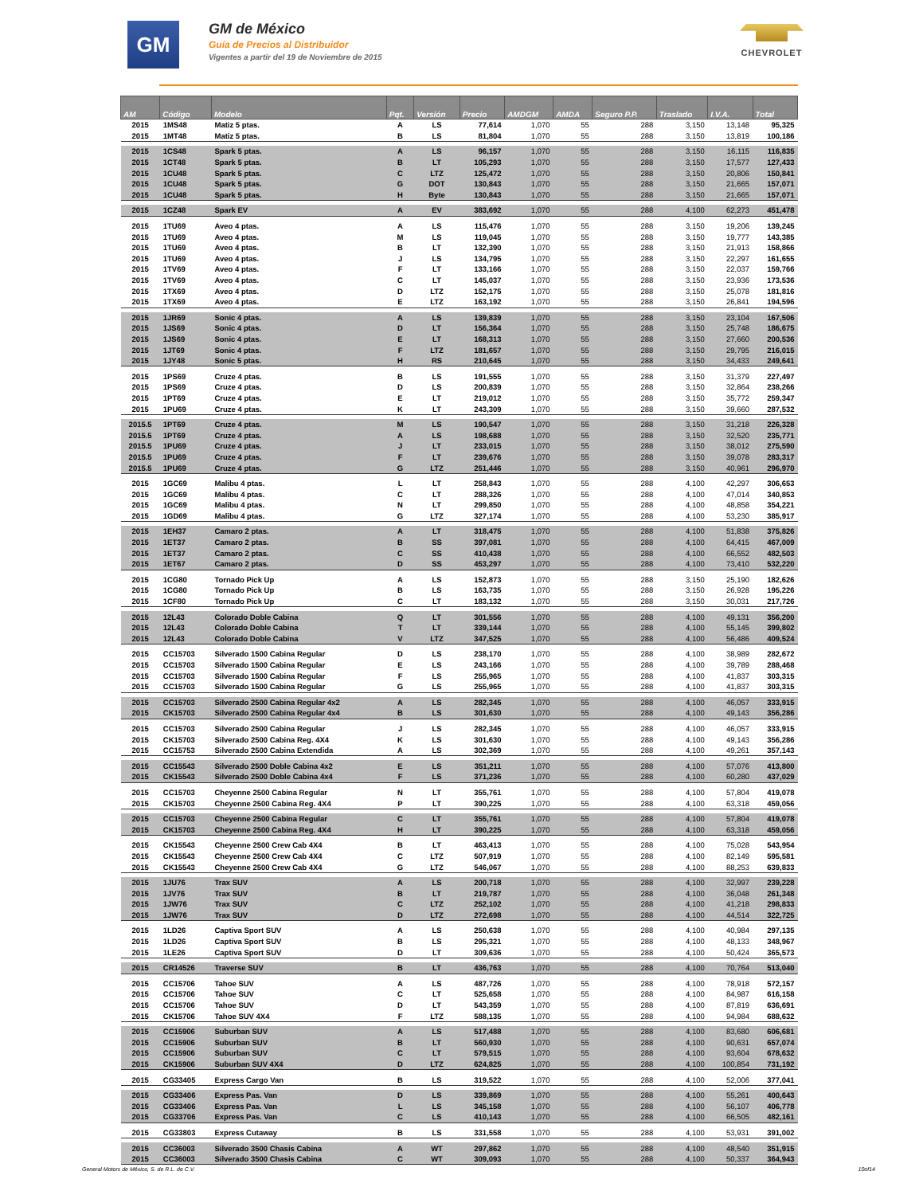GM
GM de México
Guía de Precios al Distribuidor
Vigentes a partir del 19 de Noviembre de 2015
CHEVROLET
| AM | Código | Modelo | Pqt. | Versión | Precio | AMDGM | AMDA | Seguro P.P. | Traslado | I.V.A. | Total |
| --- | --- | --- | --- | --- | --- | --- | --- | --- | --- | --- | --- |
| 2015 | 1MS48 | Matiz 5 ptas. | A | LS | 77,614 | 1,070 | 55 | 288 | 3,150 | 13,148 | 95,325 |
| 2015 | 1MT48 | Matiz 5 ptas. | B | LS | 81,804 | 1,070 | 55 | 288 | 3,150 | 13,819 | 100,186 |
| 2015 | 1CS48 | Spark 5 ptas. | A | LS | 96,157 | 1,070 | 55 | 288 | 3,150 | 16,115 | 116,835 |
| 2015 | 1CT48 | Spark 5 ptas. | B | LT | 105,293 | 1,070 | 55 | 288 | 3,150 | 17,577 | 127,433 |
| 2015 | 1CU48 | Spark 5 ptas. | C | LTZ | 125,472 | 1,070 | 55 | 288 | 3,150 | 20,806 | 150,841 |
| 2015 | 1CU48 | Spark 5 ptas. | G | DOT | 130,843 | 1,070 | 55 | 288 | 3,150 | 21,665 | 157,071 |
| 2015 | 1CU48 | Spark 5 ptas. | H | Byte | 130,843 | 1,070 | 55 | 288 | 3,150 | 21,665 | 157,071 |
| 2015 | 1CZ48 | Spark EV | A | EV | 383,692 | 1,070 | 55 | 288 | 4,100 | 62,273 | 451,478 |
| 2015 | 1TU69 | Aveo 4 ptas. | A | LS | 115,476 | 1,070 | 55 | 288 | 3,150 | 19,206 | 139,245 |
| 2015 | 1TU69 | Aveo 4 ptas. | M | LS | 119,045 | 1,070 | 55 | 288 | 3,150 | 19,777 | 143,385 |
| 2015 | 1TU69 | Aveo 4 ptas. | B | LT | 132,390 | 1,070 | 55 | 288 | 3,150 | 21,913 | 158,866 |
| 2015 | 1TU69 | Aveo 4 ptas. | J | LS | 134,795 | 1,070 | 55 | 288 | 3,150 | 22,297 | 161,655 |
| 2015 | 1TV69 | Aveo 4 ptas. | F | LT | 133,166 | 1,070 | 55 | 288 | 3,150 | 22,037 | 159,766 |
| 2015 | 1TV69 | Aveo 4 ptas. | C | LT | 145,037 | 1,070 | 55 | 288 | 3,150 | 23,936 | 173,536 |
| 2015 | 1TX69 | Aveo 4 ptas. | D | LTZ | 152,175 | 1,070 | 55 | 288 | 3,150 | 25,078 | 181,816 |
| 2015 | 1TX69 | Aveo 4 ptas. | E | LTZ | 163,192 | 1,070 | 55 | 288 | 3,150 | 26,841 | 194,596 |
| 2015 | 1JR69 | Sonic 4 ptas. | A | LS | 139,839 | 1,070 | 55 | 288 | 3,150 | 23,104 | 167,506 |
| 2015 | 1JS69 | Sonic 4 ptas. | D | LT | 156,364 | 1,070 | 55 | 288 | 3,150 | 25,748 | 186,675 |
| 2015 | 1JS69 | Sonic 4 ptas. | E | LT | 168,313 | 1,070 | 55 | 288 | 3,150 | 27,660 | 200,536 |
| 2015 | 1JT69 | Sonic 4 ptas. | F | LTZ | 181,657 | 1,070 | 55 | 288 | 3,150 | 29,795 | 216,015 |
| 2015 | 1JY48 | Sonic 5 ptas. | H | RS | 210,645 | 1,070 | 55 | 288 | 3,150 | 34,433 | 249,641 |
| 2015 | 1PS69 | Cruze 4 ptas. | B | LS | 191,555 | 1,070 | 55 | 288 | 3,150 | 31,379 | 227,497 |
| 2015 | 1PS69 | Cruze 4 ptas. | D | LS | 200,839 | 1,070 | 55 | 288 | 3,150 | 32,864 | 238,266 |
| 2015 | 1PT69 | Cruze 4 ptas. | E | LT | 219,012 | 1,070 | 55 | 288 | 3,150 | 35,772 | 259,347 |
| 2015 | 1PU69 | Cruze 4 ptas. | K | LT | 243,309 | 1,070 | 55 | 288 | 3,150 | 39,660 | 287,532 |
| 2015.5 | 1PT69 | Cruze 4 ptas. | M | LS | 190,547 | 1,070 | 55 | 288 | 3,150 | 31,218 | 226,328 |
| 2015.5 | 1PT69 | Cruze 4 ptas. | A | LS | 198,688 | 1,070 | 55 | 288 | 3,150 | 32,520 | 235,771 |
| 2015.5 | 1PU69 | Cruze 4 ptas. | J | LT | 233,015 | 1,070 | 55 | 288 | 3,150 | 38,012 | 275,590 |
| 2015.5 | 1PU69 | Cruze 4 ptas. | F | LT | 239,676 | 1,070 | 55 | 288 | 3,150 | 39,078 | 283,317 |
| 2015.5 | 1PU69 | Cruze 4 ptas. | G | LTZ | 251,446 | 1,070 | 55 | 288 | 3,150 | 40,961 | 296,970 |
| 2015 | 1GC69 | Malibu 4 ptas. | L | LT | 258,843 | 1,070 | 55 | 288 | 4,100 | 42,297 | 306,653 |
| 2015 | 1GC69 | Malibu 4 ptas. | C | LT | 288,326 | 1,070 | 55 | 288 | 4,100 | 47,014 | 340,853 |
| 2015 | 1GC69 | Malibu 4 ptas. | N | LT | 299,850 | 1,070 | 55 | 288 | 4,100 | 48,858 | 354,221 |
| 2015 | 1GD69 | Malibu 4 ptas. | G | LTZ | 327,174 | 1,070 | 55 | 288 | 4,100 | 53,230 | 385,917 |
| 2015 | 1EH37 | Camaro 2 ptas. | A | LT | 318,475 | 1,070 | 55 | 288 | 4,100 | 51,838 | 375,826 |
| 2015 | 1ET37 | Camaro 2 ptas. | B | SS | 397,081 | 1,070 | 55 | 288 | 4,100 | 64,415 | 467,009 |
| 2015 | 1ET37 | Camaro 2 ptas. | C | SS | 410,438 | 1,070 | 55 | 288 | 4,100 | 66,552 | 482,503 |
| 2015 | 1ET67 | Camaro 2 ptas. | D | SS | 453,297 | 1,070 | 55 | 288 | 4,100 | 73,410 | 532,220 |
| 2015 | 1CG80 | Tornado Pick Up | A | LS | 152,873 | 1,070 | 55 | 288 | 3,150 | 25,190 | 182,626 |
| 2015 | 1CG80 | Tornado Pick Up | B | LS | 163,735 | 1,070 | 55 | 288 | 3,150 | 26,928 | 195,226 |
| 2015 | 1CF80 | Tornado Pick Up | C | LT | 183,132 | 1,070 | 55 | 288 | 3,150 | 30,031 | 217,726 |
| 2015 | 12L43 | Colorado Doble Cabina | Q | LT | 301,556 | 1,070 | 55 | 288 | 4,100 | 49,131 | 356,200 |
| 2015 | 12L43 | Colorado Doble Cabina | T | LT | 339,144 | 1,070 | 55 | 288 | 4,100 | 55,145 | 399,802 |
| 2015 | 12L43 | Colorado Doble Cabina | V | LTZ | 347,525 | 1,070 | 55 | 288 | 4,100 | 56,486 | 409,524 |
| 2015 | CC15703 | Silverado 1500 Cabina Regular | D | LS | 238,170 | 1,070 | 55 | 288 | 4,100 | 38,989 | 282,672 |
| 2015 | CC15703 | Silverado 1500 Cabina Regular | E | LS | 243,166 | 1,070 | 55 | 288 | 4,100 | 39,789 | 288,468 |
| 2015 | CC15703 | Silverado 1500 Cabina Regular | F | LS | 255,965 | 1,070 | 55 | 288 | 4,100 | 41,837 | 303,315 |
| 2015 | CC15703 | Silverado 1500 Cabina Regular | G | LS | 255,965 | 1,070 | 55 | 288 | 4,100 | 41,837 | 303,315 |
| 2015 | CC15703 | Silverado 2500 Cabina Regular 4x2 | A | LS | 282,345 | 1,070 | 55 | 288 | 4,100 | 46,057 | 333,915 |
| 2015 | CK15703 | Silverado 2500 Cabina Regular 4x4 | B | LS | 301,630 | 1,070 | 55 | 288 | 4,100 | 49,143 | 356,286 |
| 2015 | CC15703 | Silverado 2500 Cabina Regular | J | LS | 282,345 | 1,070 | 55 | 288 | 4,100 | 46,057 | 333,915 |
| 2015 | CK15703 | Silverado 2500 Cabina Reg. 4X4 | K | LS | 301,630 | 1,070 | 55 | 288 | 4,100 | 49,143 | 356,286 |
| 2015 | CC15753 | Silverado 2500 Cabina Extendida | A | LS | 302,369 | 1,070 | 55 | 288 | 4,100 | 49,261 | 357,143 |
| 2015 | CC15543 | Silverado 2500 Doble Cabina 4x2 | E | LS | 351,211 | 1,070 | 55 | 288 | 4,100 | 57,076 | 413,800 |
| 2015 | CK15543 | Silverado 2500 Doble Cabina 4x4 | F | LS | 371,236 | 1,070 | 55 | 288 | 4,100 | 60,280 | 437,029 |
| 2015 | CC15703 | Cheyenne 2500 Cabina Regular | N | LT | 355,761 | 1,070 | 55 | 288 | 4,100 | 57,804 | 419,078 |
| 2015 | CK15703 | Cheyenne 2500 Cabina Reg. 4X4 | P | LT | 390,225 | 1,070 | 55 | 288 | 4,100 | 63,318 | 459,056 |
| 2015 | CC15703 | Cheyenne 2500 Cabina Regular | C | LT | 355,761 | 1,070 | 55 | 288 | 4,100 | 57,804 | 419,078 |
| 2015 | CK15703 | Cheyenne 2500 Cabina Reg. 4X4 | H | LT | 390,225 | 1,070 | 55 | 288 | 4,100 | 63,318 | 459,056 |
| 2015 | CK15543 | Cheyenne 2500 Crew Cab 4X4 | B | LT | 463,413 | 1,070 | 55 | 288 | 4,100 | 75,028 | 543,954 |
| 2015 | CK15543 | Cheyenne 2500 Crew Cab 4X4 | C | LTZ | 507,919 | 1,070 | 55 | 288 | 4,100 | 82,149 | 595,581 |
| 2015 | CK15543 | Cheyenne 2500 Crew Cab 4X4 | G | LTZ | 546,067 | 1,070 | 55 | 288 | 4,100 | 88,253 | 639,833 |
| 2015 | 1JU76 | Trax SUV | A | LS | 200,718 | 1,070 | 55 | 288 | 4,100 | 32,997 | 239,228 |
| 2015 | 1JV76 | Trax SUV | B | LT | 219,787 | 1,070 | 55 | 288 | 4,100 | 36,048 | 261,348 |
| 2015 | 1JW76 | Trax SUV | C | LTZ | 252,102 | 1,070 | 55 | 288 | 4,100 | 41,218 | 298,833 |
| 2015 | 1JW76 | Trax SUV | D | LTZ | 272,698 | 1,070 | 55 | 288 | 4,100 | 44,514 | 322,725 |
| 2015 | 1LD26 | Captiva Sport SUV | A | LS | 250,638 | 1,070 | 55 | 288 | 4,100 | 40,984 | 297,135 |
| 2015 | 1LD26 | Captiva Sport SUV | B | LS | 295,321 | 1,070 | 55 | 288 | 4,100 | 48,133 | 348,967 |
| 2015 | 1LE26 | Captiva Sport SUV | D | LT | 309,636 | 1,070 | 55 | 288 | 4,100 | 50,424 | 365,573 |
| 2015 | CR14526 | Traverse SUV | B | LT | 436,763 | 1,070 | 55 | 288 | 4,100 | 70,764 | 513,040 |
| 2015 | CC15706 | Tahoe SUV | A | LS | 487,726 | 1,070 | 55 | 288 | 4,100 | 78,918 | 572,157 |
| 2015 | CC15706 | Tahoe SUV | C | LT | 525,658 | 1,070 | 55 | 288 | 4,100 | 84,987 | 616,158 |
| 2015 | CC15706 | Tahoe SUV | D | LT | 543,359 | 1,070 | 55 | 288 | 4,100 | 87,819 | 636,691 |
| 2015 | CK15706 | Tahoe SUV 4X4 | F | LTZ | 588,135 | 1,070 | 55 | 288 | 4,100 | 94,984 | 688,632 |
| 2015 | CC15906 | Suburban SUV | A | LS | 517,488 | 1,070 | 55 | 288 | 4,100 | 83,680 | 606,681 |
| 2015 | CC15906 | Suburban SUV | B | LT | 560,930 | 1,070 | 55 | 288 | 4,100 | 90,631 | 657,074 |
| 2015 | CC15906 | Suburban SUV | C | LT | 579,515 | 1,070 | 55 | 288 | 4,100 | 93,604 | 678,632 |
| 2015 | CK15906 | Suburban SUV 4X4 | D | LTZ | 624,825 | 1,070 | 55 | 288 | 4,100 | 100,854 | 731,192 |
| 2015 | CG33405 | Express Cargo Van | B | LS | 319,522 | 1,070 | 55 | 288 | 4,100 | 52,006 | 377,041 |
| 2015 | CG33406 | Express Pas. Van | D | LS | 339,869 | 1,070 | 55 | 288 | 4,100 | 55,261 | 400,643 |
| 2015 | CG33406 | Express Pas. Van | L | LS | 345,158 | 1,070 | 55 | 288 | 4,100 | 56,107 | 406,778 |
| 2015 | CG33706 | Express Pas. Van | C | LS | 410,143 | 1,070 | 55 | 288 | 4,100 | 66,505 | 482,161 |
| 2015 | CG33803 | Express Cutaway | B | LS | 331,558 | 1,070 | 55 | 288 | 4,100 | 53,931 | 391,002 |
| 2015 | CC36003 | Silverado 3500 Chasis Cabina | A | WT | 297,862 | 1,070 | 55 | 288 | 4,100 | 48,540 | 351,915 |
| 2015 | CC36003 | Silverado 3500 Chasis Cabina | C | WT | 309,093 | 1,070 | 55 | 288 | 4,100 | 50,337 | 364,943 |
General Motors de México, S. de R.L. de C.V. 10of14